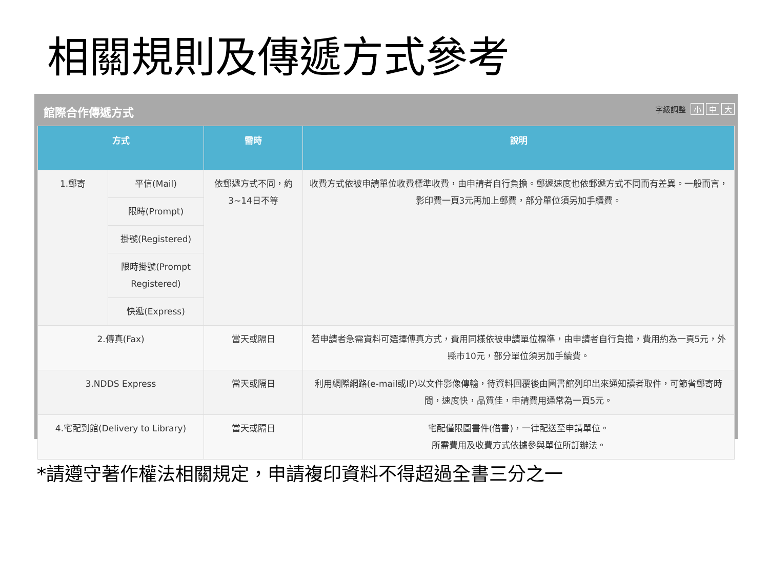相關規則及傳遞方式參考
館際合作傳遞方式 字級調整 小 中 大
| 方式 | | 需時 | 說明 |
| --- | --- | --- | --- |
| 1.郵寄 | 平信(Mail) | 依郵遞方式不同，約3~14日不等 | 收費方式依被申請單位收費標準收費，由申請者自行負擔。郵遞速度也依郵遞方式不同而有差異。一般而言，影印費一頁3元再加上郵費，部分單位須另加手續費。 |
| | 限時(Prompt) | | |
| | 掛號(Registered) | | |
| | 限時掛號(Prompt Registered) | | |
| | 快遞(Express) | | |
| 2.傳真(Fax) | | 當天或隔日 | 若申請者急需資料可選擇傳真方式，費用同樣依被申請單位標準，由申請者自行負擔，費用約為一頁5元，外縣市10元，部分單位須另加手續費。 |
| 3.NDDS Express | | 當天或隔日 | 利用網際網路(e-mail或IP)以文件影像傳輸，待資料回覆後由圖書館列印出來通知讀者取件，可節省郵寄時間，速度快，品質佳，申請費用通常為一頁5元。 |
| 4.宅配到館(Delivery to Library) | | 當天或隔日 | 宅配僅限圖書件(借書)，一律配送至申請單位。 所需費用及收費方式依據參與單位所訂辦法。 |
*請遵守著作權法相關規定，申請複印資料不得超過全書三分之一